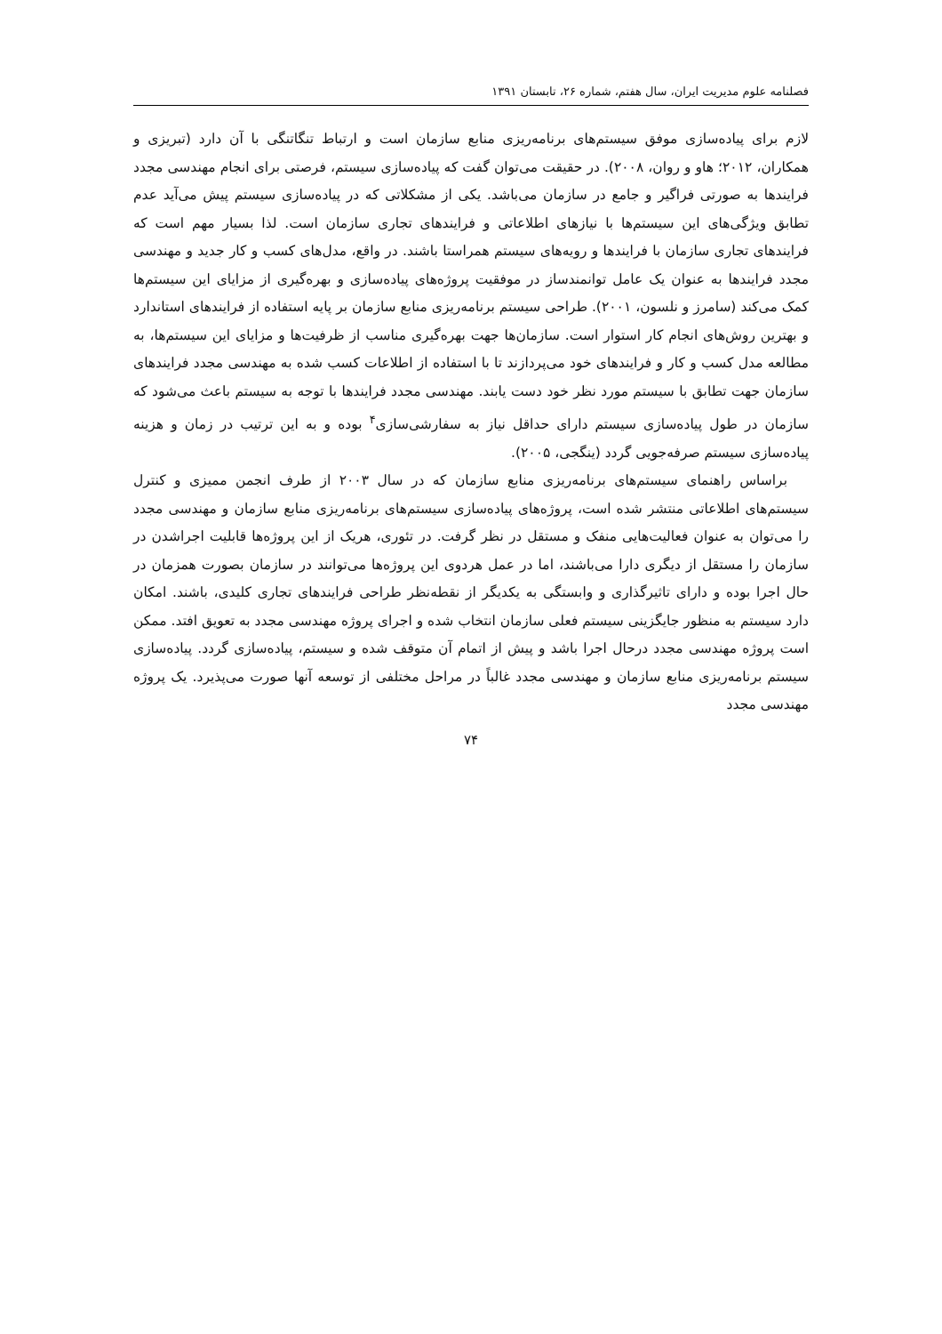فصلنامه علوم مدیریت ایران، سال هفتم، شماره ۲۶، تابستان ۱۳۹۱
لازم برای پیاده‌سازی موفق سیستم‌های برنامه‌ریزی منابع سازمان است و ارتباط تنگاتنگی با آن دارد (تبریزی و همکاران، ۲۰۱۲؛ هاو و روان، ۲۰۰۸). در حقیقت می‌توان گفت که پیاده‌سازی سیستم، فرصتی برای انجام مهندسی مجدد فرایندها به صورتی فراگیر و جامع در سازمان می‌باشد. یکی از مشکلاتی که در پیاده‌سازی سیستم پیش می‌آید عدم تطابق ویژگی‌های این سیستم‌ها با نیازهای اطلاعاتی و فرایندهای تجاری سازمان است. لذا بسیار مهم است که فرایندهای تجاری سازمان با فرایندها و رویه‌های سیستم همراستا باشند. در واقع، مدل‌های کسب و کار جدید و مهندسی مجدد فرایندها به عنوان یک عامل توانمندساز در موفقیت پروژه‌های پیاده‌سازی و بهره‌گیری از مزایای این سیستم‌ها کمک می‌کند (سامرز و نلسون، ۲۰۰۱). طراحی سیستم برنامه‌ریزی منابع سازمان بر پایه استفاده از فرایندهای استاندارد و بهترین روش‌های انجام کار استوار است. سازمان‌ها جهت بهره‌گیری مناسب از ظرفیت‌ها و مزایای این سیستم‌ها، به مطالعه مدل کسب و کار و فرایندهای خود می‌پردازند تا با استفاده از اطلاعات کسب شده به مهندسی مجدد فرایندهای سازمان جهت تطابق با سیستم مورد نظر خود دست یابند. مهندسی مجدد فرایندها با توجه به سیستم باعث می‌شود که سازمان در طول پیاده‌سازی سیستم دارای حداقل نیاز به سفارشی‌سازی<sup>۴</sup> بوده و به این ترتیب در زمان و هزینه پیاده‌سازی سیستم صرفه‌جویی گردد (ینگجی، ۲۰۰۵).
براساس راهنمای سیستم‌های برنامه‌ریزی منابع سازمان که در سال ۲۰۰۳ از طرف انجمن ممیزی و کنترل سیستم‌های اطلاعاتی منتشر شده است، پروژه‌های پیاده‌سازی سیستم‌های برنامه‌ریزی منابع سازمان و مهندسی مجدد را می‌توان به عنوان فعالیت‌هایی منفک و مستقل در نظر گرفت. در تئوری، هریک از این پروژه‌ها قابلیت اجراشدن در سازمان را مستقل از دیگری دارا می‌باشند، اما در عمل هردوی این پروژه‌ها می‌توانند در سازمان بصورت همزمان در حال اجرا بوده و دارای تاثیرگذاری و وابستگی به یکدیگر از نقطه‌نظر طراحی فرایندهای تجاری کلیدی، باشند. امکان دارد سیستم به منظور جایگزینی سیستم فعلی سازمان انتخاب شده و اجرای پروژه مهندسی مجدد به تعویق افتد. ممکن است پروژه مهندسی مجدد درحال اجرا باشد و پیش از اتمام آن متوقف شده و سیستم، پیاده‌سازی گردد. پیاده‌سازی سیستم برنامه‌ریزی منابع سازمان و مهندسی مجدد غالباً در مراحل مختلفی از توسعه آنها صورت می‌پذیرد. یک پروژه مهندسی مجدد
۷۴